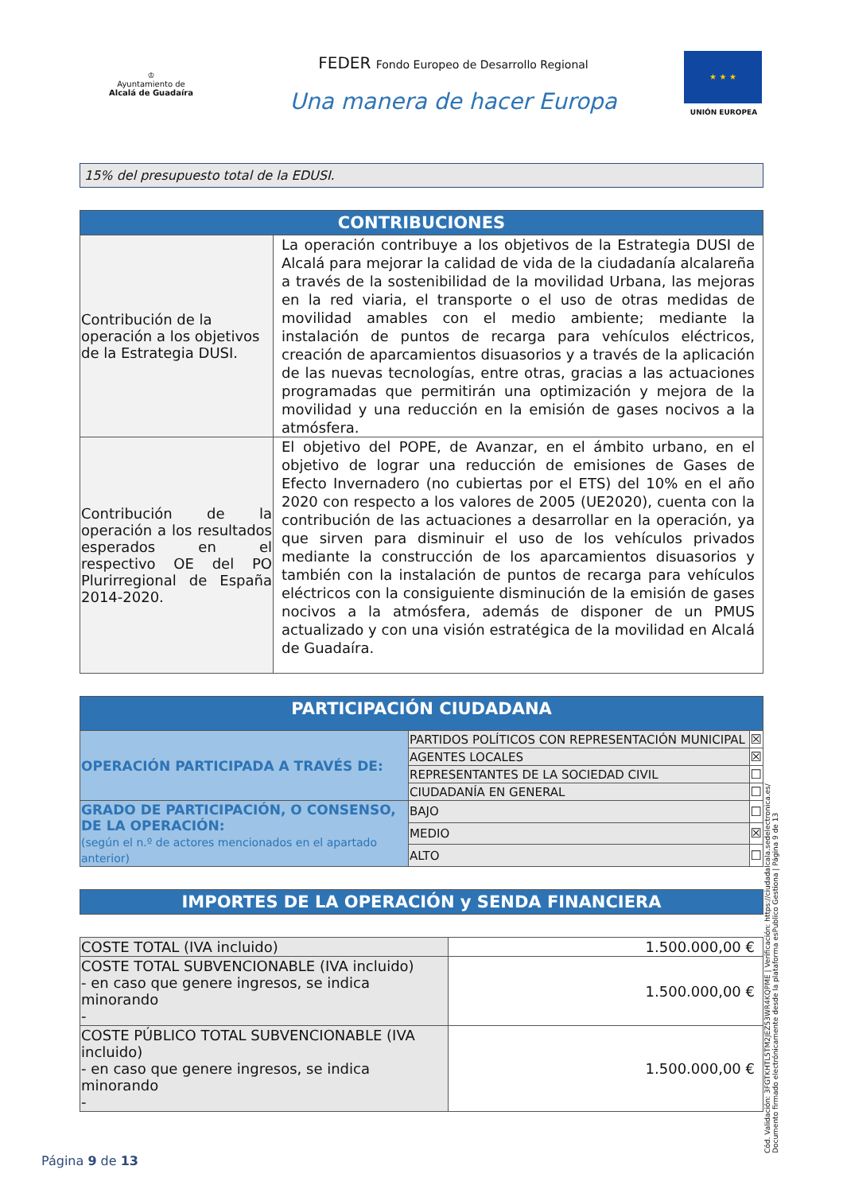♔
Ayuntamiento de
Alcalá de Guadaíra
FEDER Fondo Europeo de Desarrollo Regional
Una manera de hacer Europa
★ ★ ★
UNIÓN EUROPEA
15% del presupuesto total de la EDUSI.
| CONTRIBUCIONES | |
| --- | --- |
| Contribución de la operación a los objetivos de la Estrategia DUSI. | La operación contribuye a los objetivos de la Estrategia DUSI de Alcalá para mejorar la calidad de vida de la ciudadanía alcalareña a través de la sostenibilidad de la movilidad Urbana, las mejoras en la red viaria, el transporte o el uso de otras medidas de movilidad amables con el medio ambiente; mediante la instalación de puntos de recarga para vehículos eléctricos, creación de aparcamientos disuasorios y a través de la aplicación de las nuevas tecnologías, entre otras, gracias a las actuaciones programadas que permitirán una optimización y mejora de la movilidad y una reducción en la emisión de gases nocivos a la atmósfera. |
| Contribución de la operación a los resultados esperados en el respectivo OE del PO Plurirregional de España 2014-2020. | El objetivo del POPE, de Avanzar, en el ámbito urbano, en el objetivo de lograr una reducción de emisiones de Gases de Efecto Invernadero (no cubiertas por el ETS) del 10% en el año 2020 con respecto a los valores de 2005 (UE2020), cuenta con la contribución de las actuaciones a desarrollar en la operación, ya que sirven para disminuir el uso de los vehículos privados mediante la construcción de los aparcamientos disuasorios y también con la instalación de puntos de recarga para vehículos eléctricos con la consiguiente disminución de la emisión de gases nocivos a la atmósfera, además de disponer de un PMUS actualizado y con una visión estratégica de la movilidad en Alcalá de Guadaíra. |
| PARTICIPACIÓN CIUDADANA | | |
| --- | --- | --- |
| OPERACIÓN PARTICIPADA A TRAVÉS DE: | PARTIDOS POLÍTICOS CON REPRESENTACIÓN MUNICIPAL | ☒ |
| | AGENTES LOCALES | ☒ |
| | REPRESENTANTES DE LA SOCIEDAD CIVIL | ☐ |
| | CIUDADANÍA EN GENERAL | ☐ |
| GRADO DE PARTICIPACIÓN, O CONSENSO, DE LA OPERACIÓN: (según el n.º de actores mencionados en el apartado anterior) | BAJO | ☐ |
| | MEDIO | ☒ |
| | ALTO | ☐ |
| IMPORTES DE LA OPERACIÓN y SENDA FINANCIERA |
| --- |
| COSTE TOTAL (IVA incluido) | 1.500.000,00 € |
| COSTE TOTAL SUBVENCIONABLE (IVA incluido) - en caso que genere ingresos, se indica minorando - | 1.500.000,00 € |
| COSTE PÚBLICO TOTAL SUBVENCIONABLE (IVA incluido) - en caso que genere ingresos, se indica minorando - | 1.500.000,00 € |
Cód. Validación: 3FGTKHTL5TM2JEZ53WR4KQPME | Verificación: https://ciudadalcala.sedelectronica.es/
Documento firmado electrónicamente desde la plataforma esPublico Gestiona | Página 9 de 13
Página 9 de 13